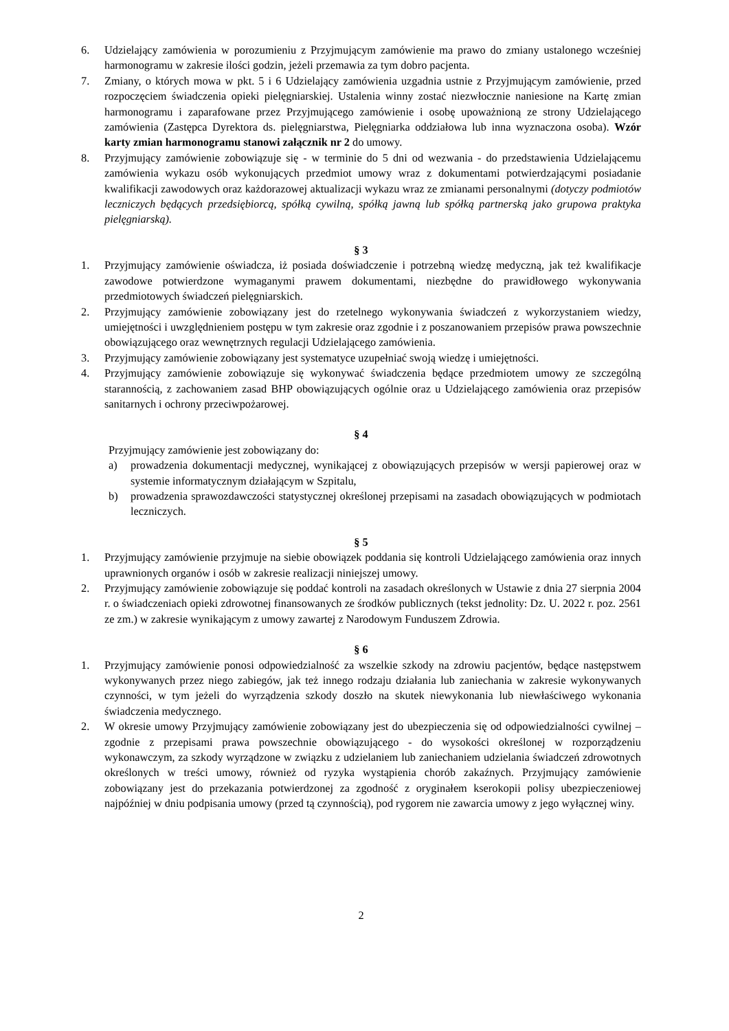6. Udzielający zamówienia w porozumieniu z Przyjmującym zamówienie ma prawo do zmiany ustalonego wcześniej harmonogramu w zakresie ilości godzin, jeżeli przemawia za tym dobro pacjenta.
7. Zmiany, o których mowa w pkt. 5 i 6 Udzielający zamówienia uzgadnia ustnie z Przyjmującym zamówienie, przed rozpoczęciem świadczenia opieki pielęgniarskiej. Ustalenia winny zostać niezwłocznie naniesione na Kartę zmian harmonogramu i zaparafowane przez Przyjmującego zamówienie i osobę upoważnioną ze strony Udzielającego zamówienia (Zastępca Dyrektora ds. pielęgniarstwa, Pielęgniarka oddziałowa lub inna wyznaczona osoba). Wzór karty zmian harmonogramu stanowi załącznik nr 2 do umowy.
8. Przyjmujący zamówienie zobowiązuje się - w terminie do 5 dni od wezwania - do przedstawienia Udzielającemu zamówienia wykazu osób wykonujących przedmiot umowy wraz z dokumentami potwierdzającymi posiadanie kwalifikacji zawodowych oraz każdorazowej aktualizacji wykazu wraz ze zmianami personalnymi (dotyczy podmiotów leczniczych będących przedsiębiorcą, spółką cywilną, spółką jawną lub spółką partnerską jako grupowa praktyka pielęgniarską).
§ 3
1. Przyjmujący zamówienie oświadcza, iż posiada doświadczenie i potrzebną wiedzę medyczną, jak też kwalifikacje zawodowe potwierdzone wymaganymi prawem dokumentami, niezbędne do prawidłowego wykonywania przedmiotowych świadczeń pielęgniarskich.
2. Przyjmujący zamówienie zobowiązany jest do rzetelnego wykonywania świadczeń z wykorzystaniem wiedzy, umiejętności i uwzględnieniem postępu w tym zakresie oraz zgodnie i z poszanowaniem przepisów prawa powszechnie obowiązującego oraz wewnętrznych regulacji Udzielającego zamówienia.
3. Przyjmujący zamówienie zobowiązany jest systematyce uzupełniać swoją wiedzę i umiejętności.
4. Przyjmujący zamówienie zobowiązuje się wykonywać świadczenia będące przedmiotem umowy ze szczególną starannością, z zachowaniem zasad BHP obowiązujących ogólnie oraz u Udzielającego zamówienia oraz przepisów sanitarnych i ochrony przeciwpożarowej.
§ 4
Przyjmujący zamówienie jest zobowiązany do:
a) prowadzenia dokumentacji medycznej, wynikającej z obowiązujących przepisów w wersji papierowej oraz w systemie informatycznym działającym w Szpitalu,
b) prowadzenia sprawozdawczości statystycznej określonej przepisami na zasadach obowiązujących w podmiotach leczniczych.
§ 5
1. Przyjmujący zamówienie przyjmuje na siebie obowiązek poddania się kontroli Udzielającego zamówienia oraz innych uprawnionych organów i osób w zakresie realizacji niniejszej umowy.
2. Przyjmujący zamówienie zobowiązuje się poddać kontroli na zasadach określonych w Ustawie z dnia 27 sierpnia 2004 r. o świadczeniach opieki zdrowotnej finansowanych ze środków publicznych (tekst jednolity: Dz. U. 2022 r. poz. 2561 ze zm.) w zakresie wynikającym z umowy zawartej z Narodowym Funduszem Zdrowia.
§ 6
1. Przyjmujący zamówienie ponosi odpowiedzialność za wszelkie szkody na zdrowiu pacjentów, będące następstwem wykonywanych przez niego zabiegów, jak też innego rodzaju działania lub zaniechania w zakresie wykonywanych czynności, w tym jeżeli do wyrządzenia szkody doszło na skutek niewykonania lub niewłaściwego wykonania świadczenia medycznego.
2. W okresie umowy Przyjmujący zamówienie zobowiązany jest do ubezpieczenia się od odpowiedzialności cywilnej – zgodnie z przepisami prawa powszechnie obowiązującego - do wysokości określonej w rozporządzeniu wykonawczym, za szkody wyrządzone w związku z udzielaniem lub zaniechaniem udzielania świadczeń zdrowotnych określonych w treści umowy, również od ryzyka wystąpienia chorób zakaźnych. Przyjmujący zamówienie zobowiązany jest do przekazania potwierdzonej za zgodność z oryginałem kserokopii polisy ubezpieczeniowej najpóźniej w dniu podpisania umowy (przed tą czynnością), pod rygorem nie zawarcia umowy z jego wyłącznej winy.
2